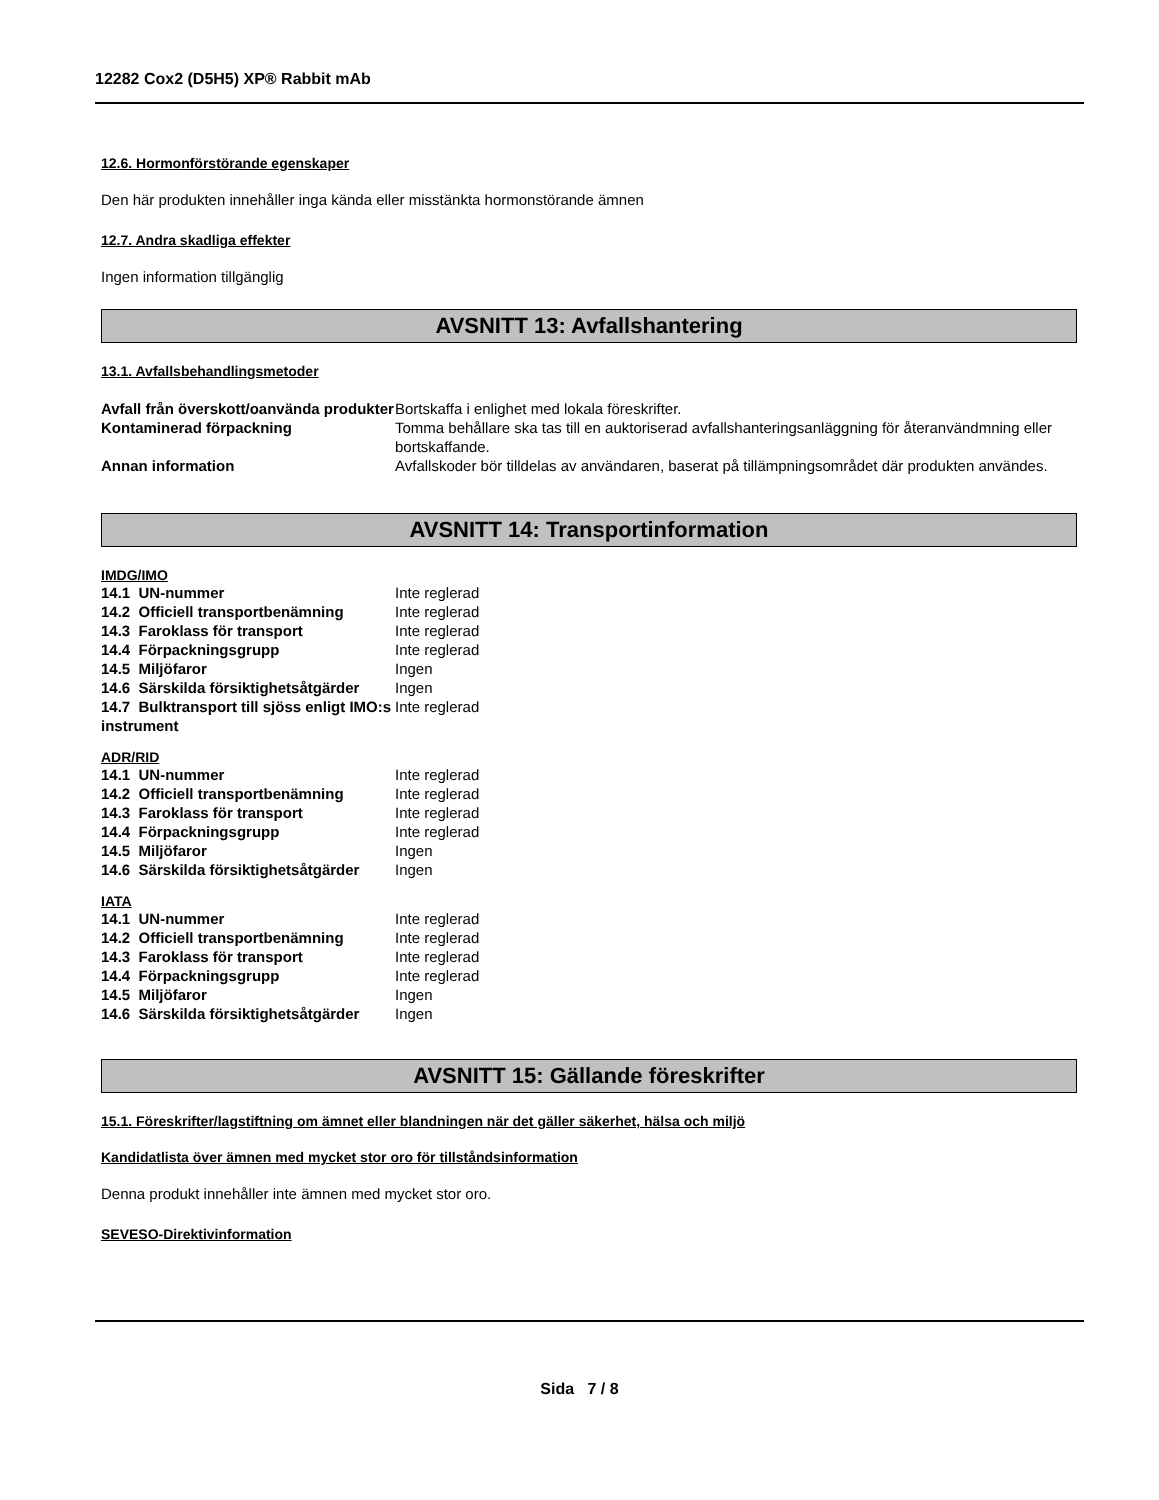12282 Cox2 (D5H5) XP® Rabbit mAb
12.6. Hormonförstörande egenskaper
Den här produkten innehåller inga kända eller misstänkta hormonstörande ämnen
12.7. Andra skadliga effekter
Ingen information tillgänglig
AVSNITT 13: Avfallshantering
13.1. Avfallsbehandlingsmetoder
| Avfall från överskott/oanvända produkter | Bortskaffa i enlighet med lokala föreskrifter. |
| Kontaminerad förpackning | Tomma behållare ska tas till en auktoriserad avfallshanteringsanläggning för återanvändmning eller bortskaffande. |
| Annan information | Avfallskoder bör tilldelas av användaren, baserat på tillämpningsområdet där produkten användes. |
AVSNITT 14: Transportinformation
IMDG/IMO
| 14.1 UN-nummer | Inte reglerad |
| 14.2 Officiell transportbenämning | Inte reglerad |
| 14.3 Faroklass för transport | Inte reglerad |
| 14.4 Förpackningsgrupp | Inte reglerad |
| 14.5 Miljöfaror | Ingen |
| 14.6 Särskilda försiktighetsåtgärder | Ingen |
| 14.7 Bulktransport till sjöss enligt IMO:s instrument | Inte reglerad |
ADR/RID
| 14.1 UN-nummer | Inte reglerad |
| 14.2 Officiell transportbenämning | Inte reglerad |
| 14.3 Faroklass för transport | Inte reglerad |
| 14.4 Förpackningsgrupp | Inte reglerad |
| 14.5 Miljöfaror | Ingen |
| 14.6 Särskilda försiktighetsåtgärder | Ingen |
IATA
| 14.1 UN-nummer | Inte reglerad |
| 14.2 Officiell transportbenämning | Inte reglerad |
| 14.3 Faroklass för transport | Inte reglerad |
| 14.4 Förpackningsgrupp | Inte reglerad |
| 14.5 Miljöfaror | Ingen |
| 14.6 Särskilda försiktighetsåtgärder | Ingen |
AVSNITT 15: Gällande föreskrifter
15.1. Föreskrifter/lagstiftning om ämnet eller blandningen när det gäller säkerhet, hälsa och miljö
Kandidatlista över ämnen med mycket stor oro för tillståndsinformation
Denna produkt innehåller inte ämnen med mycket stor oro.
SEVESO-Direktivinformation
Sida 7 / 8